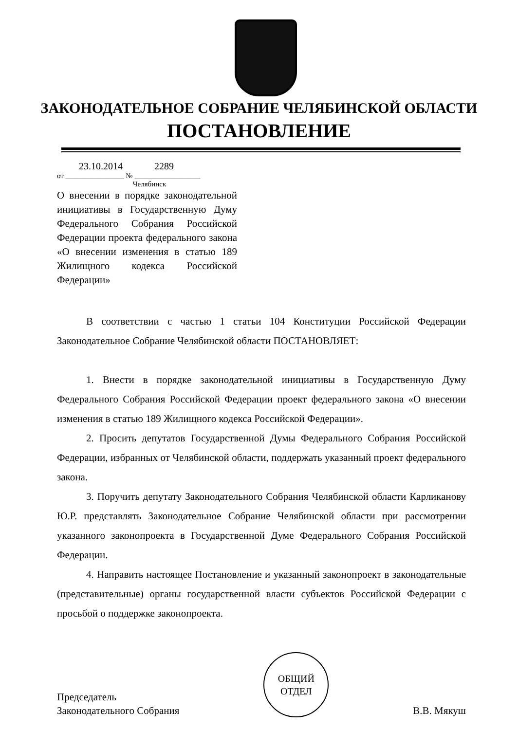ЗАКОНОДАТЕЛЬНОЕ СОБРАНИЕ ЧЕЛЯБИНСКОЙ ОБЛАСТИ
ПОСТАНОВЛЕНИЕ
23.10.2014 2289
от ________________ № __________________
Челябинск
О внесении в порядке законодательной инициативы в Государственную Думу Федерального Собрания Российской Федерации проекта федерального закона «О внесении изменения в статью 189 Жилищного кодекса Российской Федерации»
В соответствии с частью 1 статьи 104 Конституции Российской Федерации Законодательное Собрание Челябинской области ПОСТАНОВЛЯЕТ:
1. Внести в порядке законодательной инициативы в Государственную Думу Федерального Собрания Российской Федерации проект федерального закона «О внесении изменения в статью 189 Жилищного кодекса Российской Федерации».
2. Просить депутатов Государственной Думы Федерального Собрания Российской Федерации, избранных от Челябинской области, поддержать указанный проект федерального закона.
3. Поручить депутату Законодательного Собрания Челябинской области Карликанову Ю.Р. представлять Законодательное Собрание Челябинской области при рассмотрении указанного законопроекта в Государственной Думе Федерального Собрания Российской Федерации.
4. Направить настоящее Постановление и указанный законопроект в законодательные (представительные) органы государственной власти субъектов Российской Федерации с просьбой о поддержке законопроекта.
Председатель
Законодательного Собрания
ОБЩИЙ
ОТДЕЛ
В.В. Мякуш